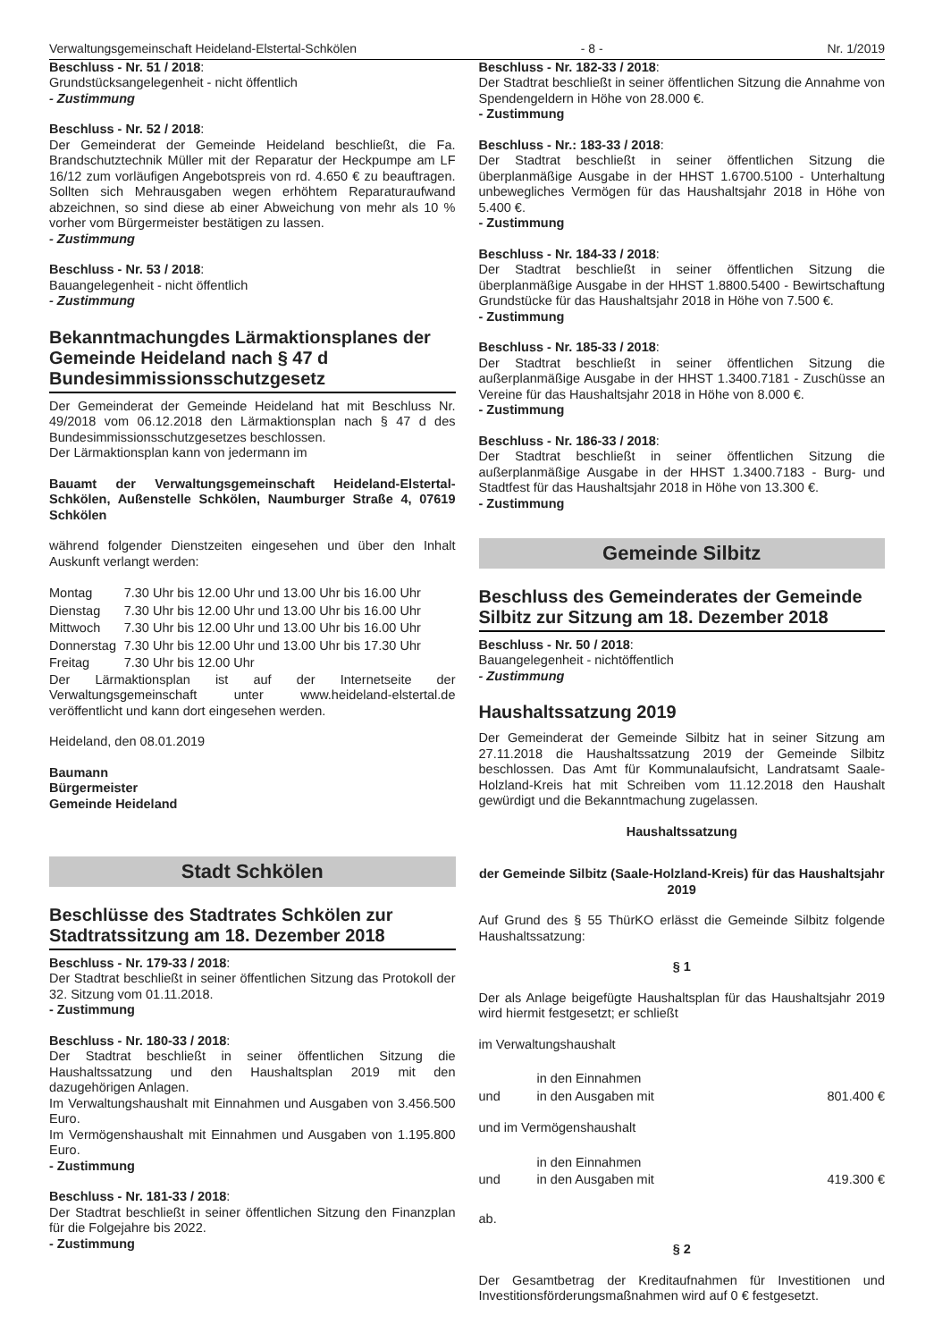Verwaltungsgemeinschaft Heideland-Elstertal-Schkölen - 8 - Nr. 1/2019
Beschluss - Nr. 51 / 2018:
Grundstücksangelegenheit - nicht öffentlich
- Zustimmung
Beschluss - Nr. 52 / 2018:
Der Gemeinderat der Gemeinde Heideland beschließt, die Fa. Brandschutztechnik Müller mit der Reparatur der Heckpumpe am LF 16/12 zum vorläufigen Angebotspreis von rd. 4.650 € zu beauftragen. Sollten sich Mehrausgaben wegen erhöhtem Reparaturaufwand abzeichnen, so sind diese ab einer Abweichung von mehr als 10 % vorher vom Bürgermeister bestätigen zu lassen.
- Zustimmung
Beschluss - Nr. 53 / 2018:
Bauangelegenheit - nicht öffentlich
- Zustimmung
Bekanntmachungdes Lärmaktionsplanes der Gemeinde Heideland nach § 47 d Bundesimmissionsschutzgesetz
Der Gemeinderat der Gemeinde Heideland hat mit Beschluss Nr. 49/2018 vom 06.12.2018 den Lärmaktionsplan nach § 47 d des Bundesimmissionsschutzgesetzes beschlossen.
Der Lärmaktionsplan kann von jedermann im
Bauamt der Verwaltungsgemeinschaft Heideland-Elstertal-Schkölen, Außenstelle Schkölen, Naumburger Straße 4, 07619 Schkölen
während folgender Dienstzeiten eingesehen und über den Inhalt Auskunft verlangt werden:
| Montag | 7.30 Uhr bis 12.00 Uhr und 13.00 Uhr bis 16.00 Uhr |
| Dienstag | 7.30 Uhr bis 12.00 Uhr und 13.00 Uhr bis 16.00 Uhr |
| Mittwoch | 7.30 Uhr bis 12.00 Uhr und 13.00 Uhr bis 16.00 Uhr |
| Donnerstag | 7.30 Uhr bis 12.00 Uhr und 13.00 Uhr bis 17.30 Uhr |
| Freitag | 7.30 Uhr bis 12.00 Uhr |
Der Lärmaktionsplan ist auf der Internetseite der Verwaltungsgemeinschaft unter www.heideland-elstertal.de veröffentlicht und kann dort eingesehen werden.
Heideland, den 08.01.2019
Baumann
Bürgermeister
Gemeinde Heideland
Stadt Schkölen
Beschlüsse des Stadtrates Schkölen zur Stadtratssitzung am 18. Dezember 2018
Beschluss - Nr. 179-33 / 2018:
Der Stadtrat beschließt in seiner öffentlichen Sitzung das Protokoll der 32. Sitzung vom 01.11.2018.
- Zustimmung
Beschluss - Nr. 180-33 / 2018:
Der Stadtrat beschließt in seiner öffentlichen Sitzung die Haushaltssatzung und den Haushaltsplan 2019 mit den dazugehörigen Anlagen.
Im Verwaltungshaushalt mit Einnahmen und Ausgaben von 3.456.500 Euro.
Im Vermögenshaushalt mit Einnahmen und Ausgaben von 1.195.800 Euro.
- Zustimmung
Beschluss - Nr. 181-33 / 2018:
Der Stadtrat beschließt in seiner öffentlichen Sitzung den Finanzplan für die Folgejahre bis 2022.
- Zustimmung
Beschluss - Nr. 182-33 / 2018:
Der Stadtrat beschließt in seiner öffentlichen Sitzung die Annahme von Spendengeldern in Höhe von 28.000 €.
- Zustimmung
Beschluss - Nr.: 183-33 / 2018:
Der Stadtrat beschließt in seiner öffentlichen Sitzung die überplanmäßige Ausgabe in der HHST 1.6700.5100 - Unterhaltung unbewegliches Vermögen für das Haushaltsjahr 2018 in Höhe von 5.400 €.
- Zustimmung
Beschluss - Nr. 184-33 / 2018:
Der Stadtrat beschließt in seiner öffentlichen Sitzung die überplanmäßige Ausgabe in der HHST 1.8800.5400 - Bewirtschaftung Grundstücke für das Haushaltsjahr 2018 in Höhe von 7.500 €.
- Zustimmung
Beschluss - Nr. 185-33 / 2018:
Der Stadtrat beschließt in seiner öffentlichen Sitzung die außerplanmäßige Ausgabe in der HHST 1.3400.7181 - Zuschüsse an Vereine für das Haushaltsjahr 2018 in Höhe von 8.000 €.
- Zustimmung
Beschluss - Nr. 186-33 / 2018:
Der Stadtrat beschließt in seiner öffentlichen Sitzung die außerplanmäßige Ausgabe in der HHST 1.3400.7183 - Burg- und Stadtfest für das Haushaltsjahr 2018 in Höhe von 13.300 €.
- Zustimmung
Gemeinde Silbitz
Beschluss des Gemeinderates der Gemeinde Silbitz zur Sitzung am 18. Dezember 2018
Beschluss - Nr. 50 / 2018:
Bauangelegenheit - nichtöffentlich
- Zustimmung
Haushaltssatzung 2019
Der Gemeinderat der Gemeinde Silbitz hat in seiner Sitzung am 27.11.2018 die Haushaltssatzung 2019 der Gemeinde Silbitz beschlossen. Das Amt für Kommunalaufsicht, Landratsamt Saale-Holzland-Kreis hat mit Schreiben vom 11.12.2018 den Haushalt gewürdigt und die Bekanntmachung zugelassen.
Haushaltssatzung
der Gemeinde Silbitz (Saale-Holzland-Kreis) für das Haushaltsjahr 2019
Auf Grund des § 55 ThürKO erlässt die Gemeinde Silbitz folgende Haushaltssatzung:
§ 1
Der als Anlage beigefügte Haushaltsplan für das Haushaltsjahr 2019 wird hiermit festgesetzt; er schließt
im Verwaltungshaushalt
| | in den Einnahmen | |
| und | in den Ausgaben mit | 801.400 € |
und im Vermögenshaushalt
| | in den Einnahmen | |
| und | in den Ausgaben mit | 419.300 € |
ab.
§ 2
Der Gesamtbetrag der Kreditaufnahmen für Investitionen und Investitionsförderungsmaßnahmen wird auf 0 € festgesetzt.